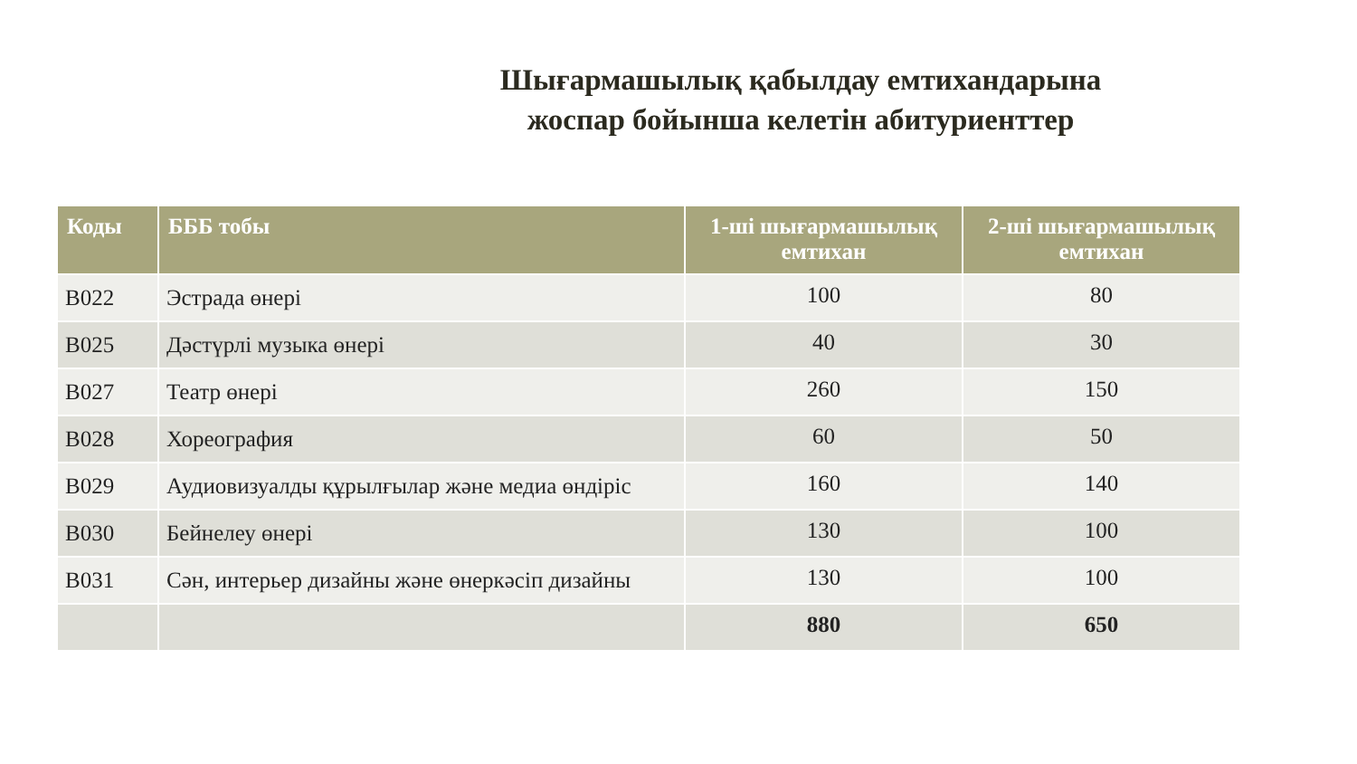Шығармашылық қабылдау емтихандарына
жоспар бойынша келетін абитуриенттер
| Коды | БББ тобы | 1-ші шығармашылық емтихан | 2-ші шығармашылық емтихан |
| --- | --- | --- | --- |
| В022 | Эстрада өнері | 100 | 80 |
| В025 | Дәстүрлі музыка өнері | 40 | 30 |
| В027 | Театр өнері | 260 | 150 |
| В028 | Хореография | 60 | 50 |
| В029 | Аудиовизуалды құрылғылар және медиа өндіріс | 160 | 140 |
| В030 | Бейнелеу өнері | 130 | 100 |
| В031 | Сән, интерьер дизайны және өнеркәсіп дизайны | 130 | 100 |
| | | 880 | 650 |